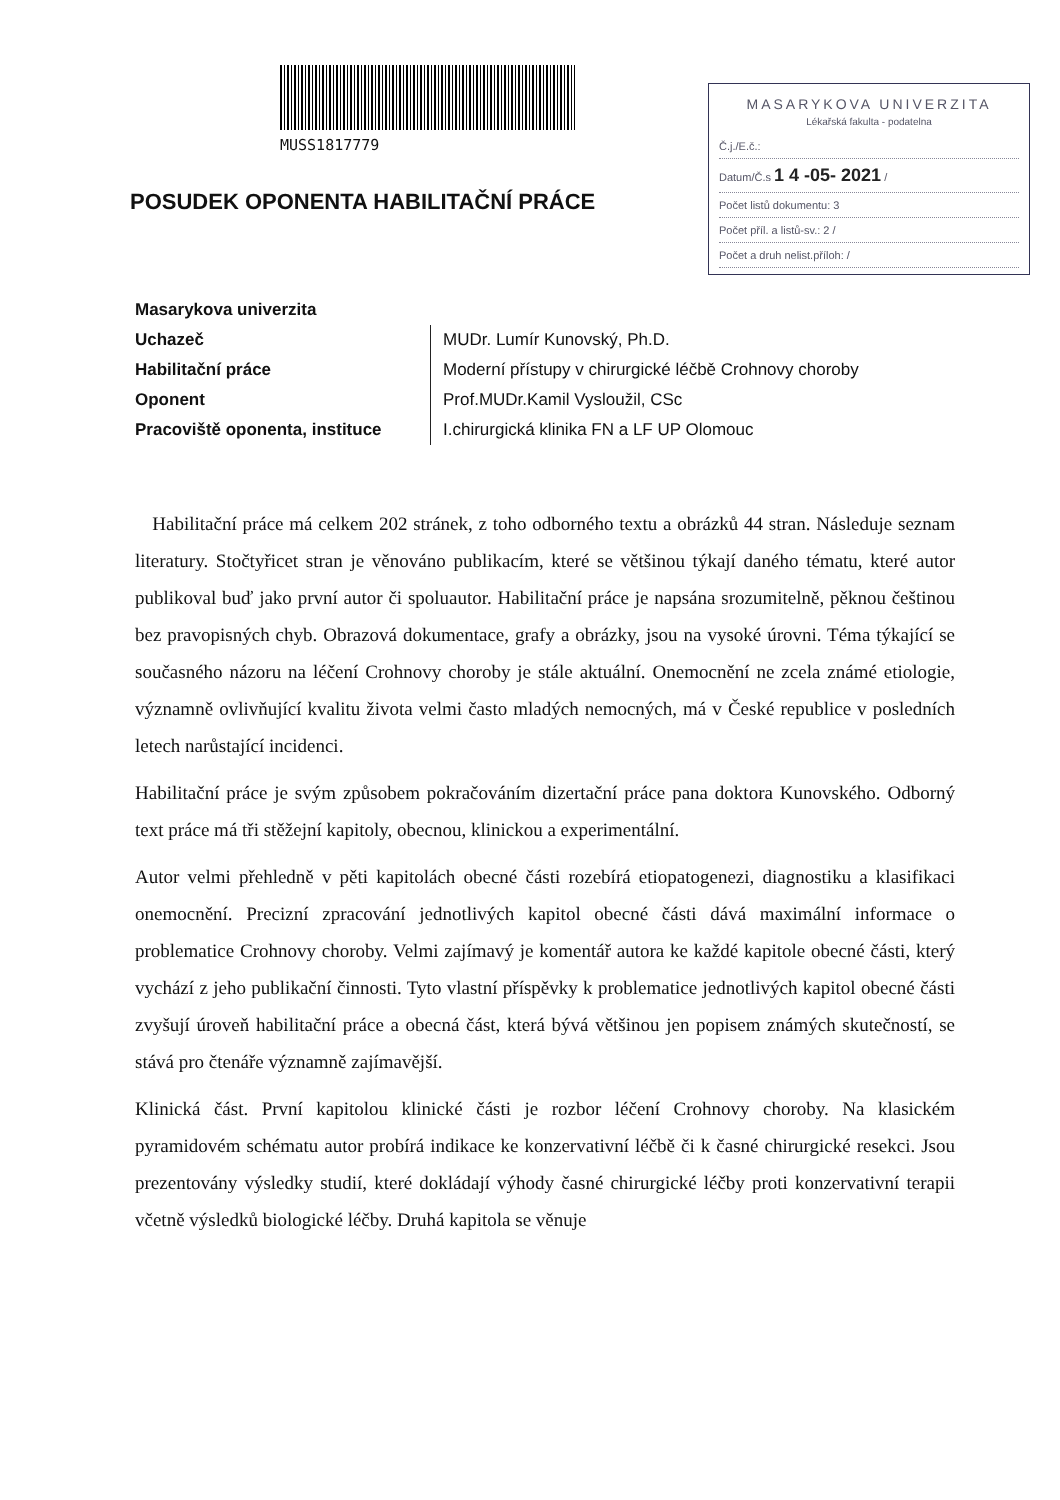MUSS1817779
POSUDEK OPONENTA HABILITAČNÍ PRÁCE
MASARYKOVA UNIVERZITA
Lékařská fakulta - podatelna
Č.j./E.č.:
Datum/Č.s 1 4 -05- 2021 /
Počet listů dokumentu: 3
Počet příl. a listů-sv.: 2 /
Počet a druh nelist.příloh: /
| Masarykova univerzita | |
| Uchazeč | MUDr. Lumír Kunovský, Ph.D. |
| Habilitační práce | Moderní přístupy v chirurgické léčbě Crohnovy choroby |
| Oponent | Prof.MUDr.Kamil Vysloužil, CSc |
| Pracoviště oponenta, instituce | I.chirurgická klinika FN a LF UP Olomouc |
Habilitační práce má celkem 202 stránek, z toho odborného textu a obrázků 44 stran. Následuje seznam literatury. Stočtyřicet stran je věnováno publikacím, které se většinou týkají daného tématu, které autor publikoval buď jako první autor či spoluautor. Habilitační práce je napsána srozumitelně, pěknou češtinou bez pravopisných chyb. Obrazová dokumentace, grafy a obrázky, jsou na vysoké úrovni. Téma týkající se současného názoru na léčení Crohnovy choroby je stále aktuální. Onemocnění ne zcela známé etiologie, významně ovlivňující kvalitu života velmi často mladých nemocných, má v České republice v posledních letech narůstající incidenci.
Habilitační práce je svým způsobem pokračováním dizertační práce pana doktora Kunovského. Odborný text práce má tři stěžejní kapitoly, obecnou, klinickou a experimentální.
Autor velmi přehledně v pěti kapitolách obecné části rozebírá etiopatogenezi, diagnostiku a klasifikaci onemocnění. Precizní zpracování jednotlivých kapitol obecné části dává maximální informace o problematice Crohnovy choroby. Velmi zajímavý je komentář autora ke každé kapitole obecné části, který vychází z jeho publikační činnosti. Tyto vlastní příspěvky k problematice jednotlivých kapitol obecné části zvyšují úroveň habilitační práce a obecná část, která bývá většinou jen popisem známých skutečností, se stává pro čtenáře významně zajímavější.
Klinická část. První kapitolou klinické části je rozbor léčení Crohnovy choroby. Na klasickém pyramidovém schématu autor probírá indikace ke konzervativní léčbě či k časné chirurgické resekci. Jsou prezentovány výsledky studií, které dokládají výhody časné chirurgické léčby proti konzervativní terapii včetně výsledků biologické léčby. Druhá kapitola se věnuje